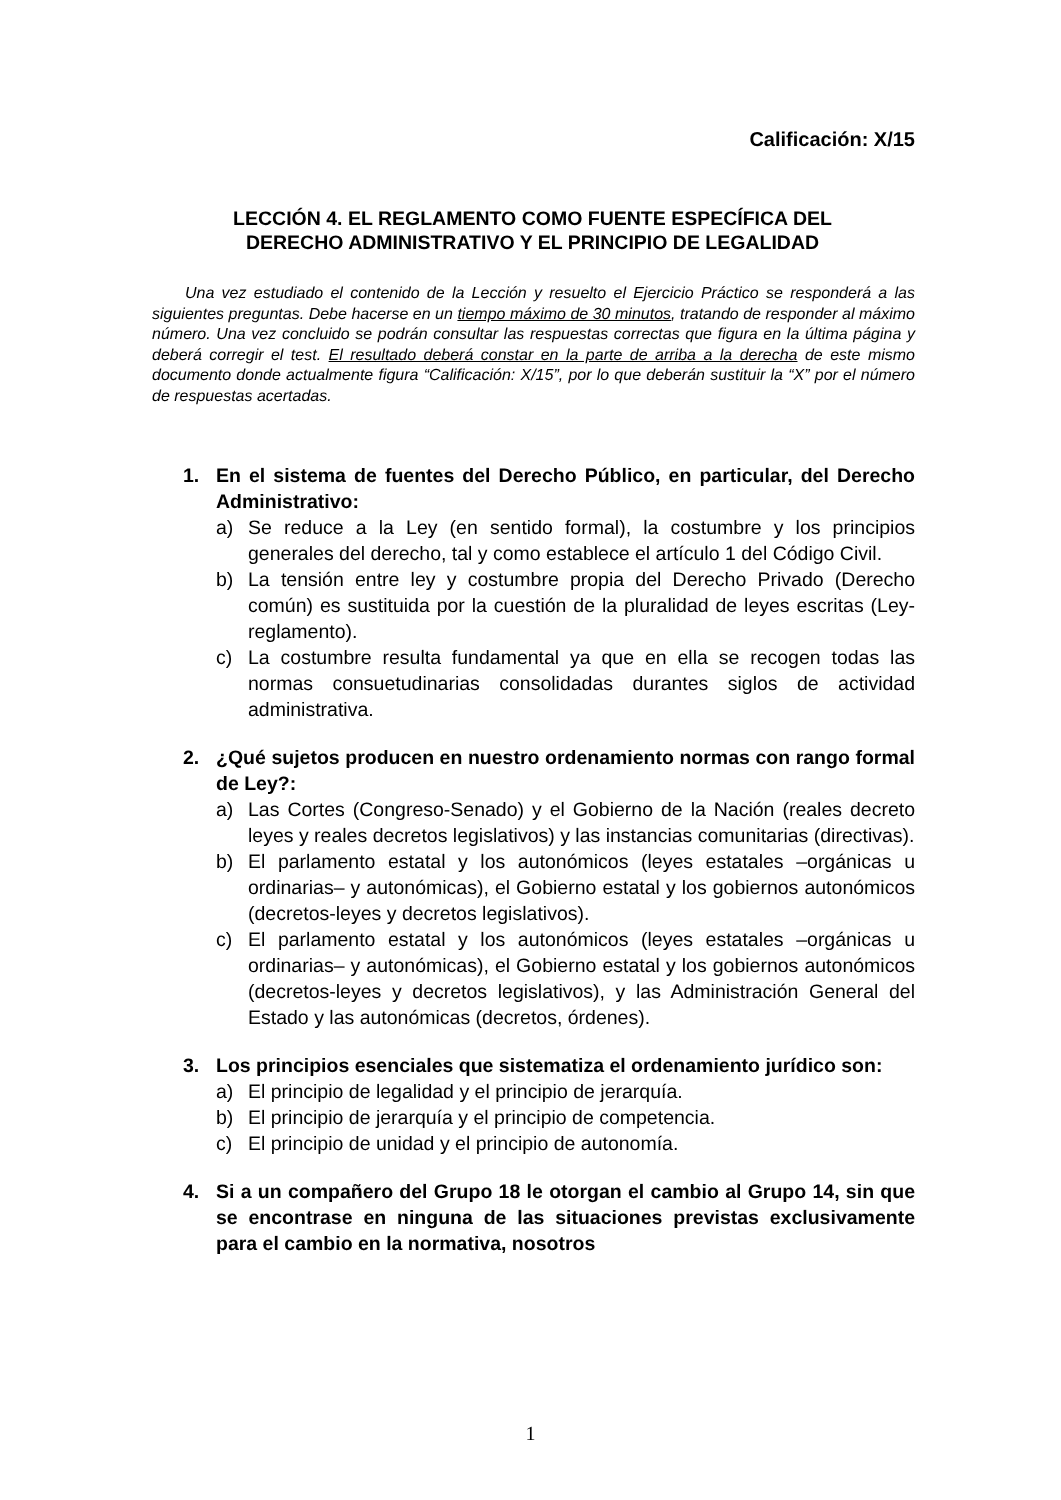Calificación: X/15
LECCIÓN 4. EL REGLAMENTO COMO FUENTE ESPECÍFICA DEL
DERECHO ADMINISTRATIVO Y EL PRINCIPIO DE LEGALIDAD
Una vez estudiado el contenido de la Lección y resuelto el Ejercicio Práctico se responderá a las siguientes preguntas. Debe hacerse en un tiempo máximo de 30 minutos, tratando de responder al máximo número. Una vez concluido se podrán consultar las respuestas correctas que figura en la última página y deberá corregir el test. El resultado deberá constar en la parte de arriba a la derecha de este mismo documento donde actualmente figura “Calificación: X/15”, por lo que deberán sustituir la “X” por el número de respuestas acertadas.
1. En el sistema de fuentes del Derecho Público, en particular, del Derecho Administrativo:
a) Se reduce a la Ley (en sentido formal), la costumbre y los principios generales del derecho, tal y como establece el artículo 1 del Código Civil.
b) La tensión entre ley y costumbre propia del Derecho Privado (Derecho común) es sustituida por la cuestión de la pluralidad de leyes escritas (Ley-reglamento).
c) La costumbre resulta fundamental ya que en ella se recogen todas las normas consuetudinarias consolidadas durantes siglos de actividad administrativa.
2. ¿Qué sujetos producen en nuestro ordenamiento normas con rango formal de Ley?:
a) Las Cortes (Congreso-Senado) y el Gobierno de la Nación (reales decreto leyes y reales decretos legislativos) y las instancias comunitarias (directivas).
b) El parlamento estatal y los autonómicos (leyes estatales –orgánicas u ordinarias– y autonómicas), el Gobierno estatal y los gobiernos autonómicos (decretos-leyes y decretos legislativos).
c) El parlamento estatal y los autonómicos (leyes estatales –orgánicas u ordinarias– y autonómicas), el Gobierno estatal y los gobiernos autonómicos (decretos-leyes y decretos legislativos), y las Administración General del Estado y las autonómicas (decretos, órdenes).
3. Los principios esenciales que sistematiza el ordenamiento jurídico son:
a) El principio de legalidad y el principio de jerarquía.
b) El principio de jerarquía y el principio de competencia.
c) El principio de unidad y el principio de autonomía.
4. Si a un compañero del Grupo 18 le otorgan el cambio al Grupo 14, sin que se encontrase en ninguna de las situaciones previstas exclusivamente para el cambio en la normativa, nosotros
1